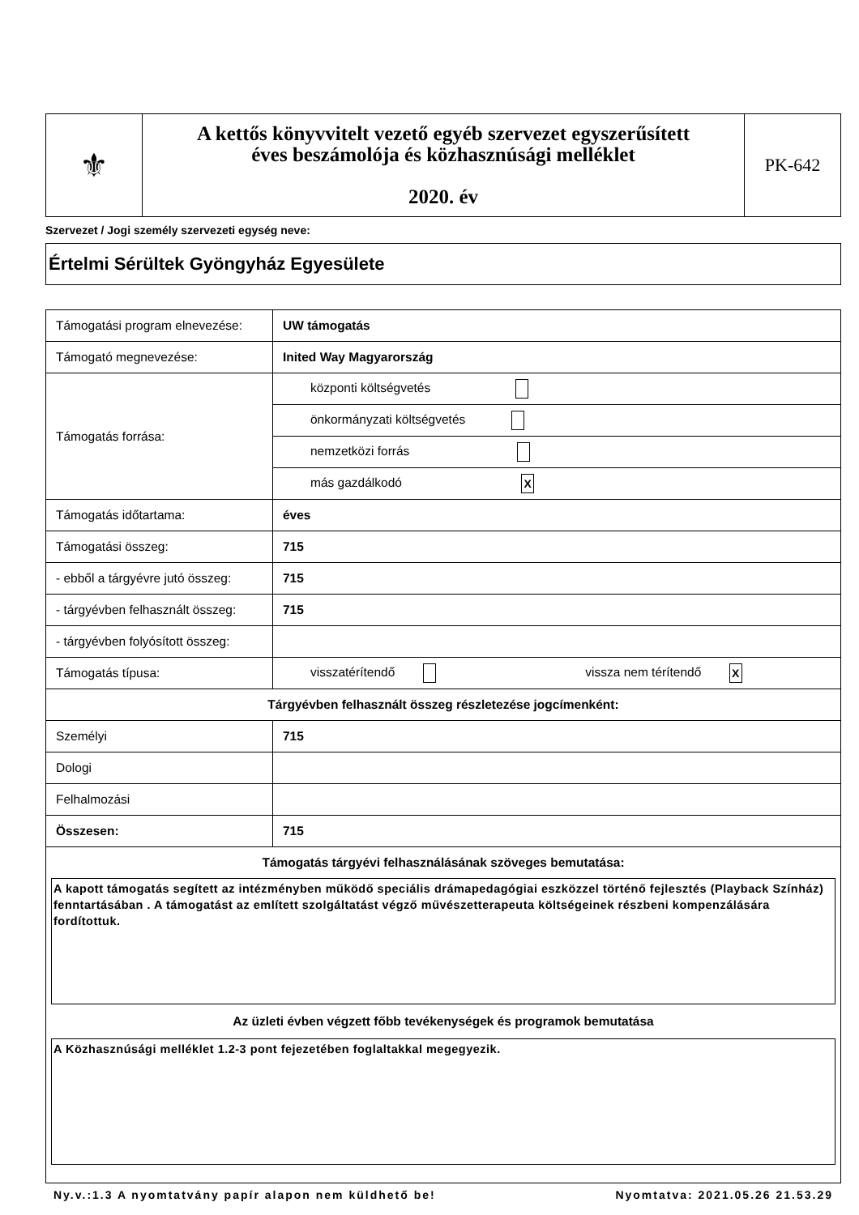| ⚜ | A kettős könyvvitelt vezető egyéb szervezet egyszerűsített éves beszámolója és közhasznúsági melléklet 2020. év | PK-642 |
Szervezet / Jogi személy szervezeti egység neve:
Értelmi Sérültek Gyöngyház Egyesülete
| Támogatási program elnevezése: | UW támogatás | |
| Támogató megnevezése: | Inited Way Magyarország | |
| Támogatás forrása: | központi költségvetés | |
| | önkormányzati költségvetés | |
| | nemzetközi forrás | |
| | más gazdálkodó X | |
| Támogatás időtartama: | éves | |
| Támogatási összeg: | 715 | |
| - ebből a tárgyévre jutó összeg: | 715 | |
| - tárgyévben felhasznált összeg: | 715 | |
| - tárgyévben folyósított összeg: | | |
| Támogatás típusa: | visszatérítendő | vissza nem térítendő X |
| Tárgyévben felhasznált összeg részletezése jogcímenként: | | |
| Személyi | 715 | |
| Dologi | | |
| Felhalmozási | | |
| Összesen: | 715 | |
| Támogatás tárgyévi felhasználásának szöveges bemutatása: A kapott támogatás segített az intézményben működő speciális drámapedagógiai eszközzel történő fejlesztés (Playback Színház) fenntartásában . A támogatást az említett szolgáltatást végző művészetterapeuta költségeinek részbeni kompenzálására fordítottuk. Az üzleti évben végzett főbb tevékenységek és programok bemutatása A Közhasznúsági melléklet 1.2-3 pont fejezetében foglaltakkal megegyezik. | | |
Ny.v.:1.3 A nyomtatvány papír alapon nem küldhető be! Nyomtatva: 2021.05.26 21.53.29